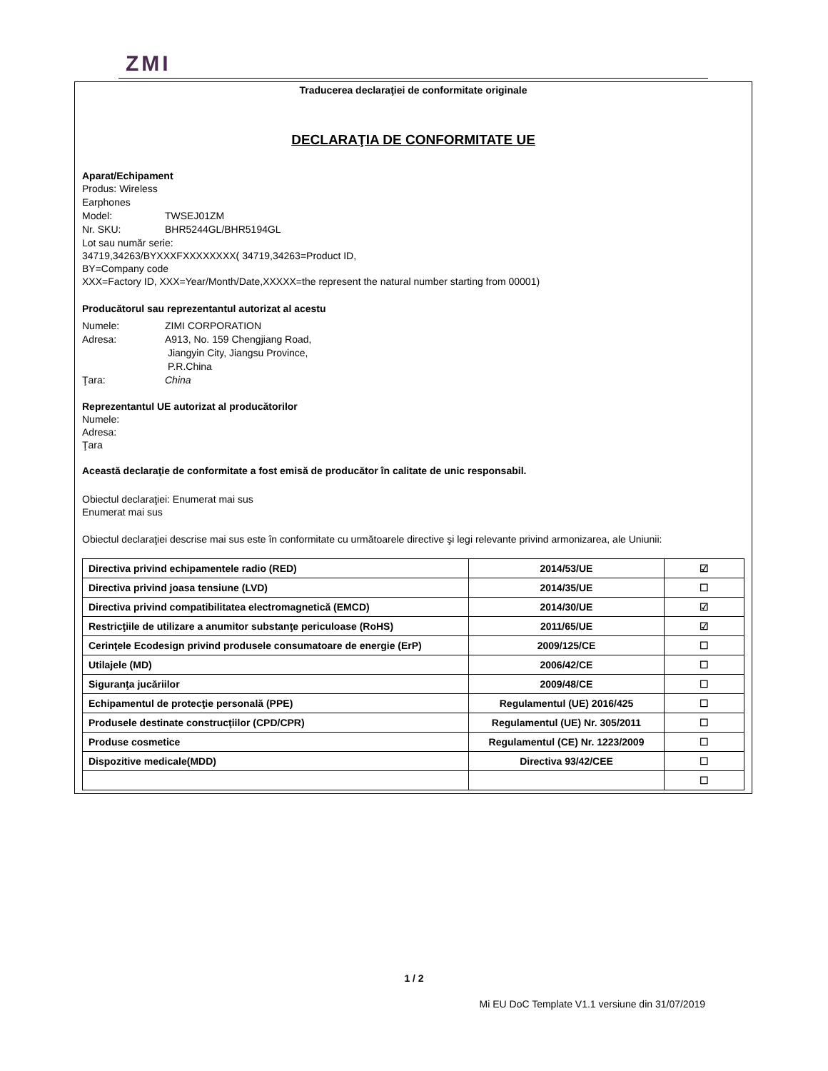ZMI
Traducerea declaraţiei de conformitate originale
DECLARAŢIA DE CONFORMITATE UE
Aparat/Echipament
Produs: Wireless Earphones
Model: TWSEJ01ZM
Nr. SKU: BHR5244GL/BHR5194GL
Lot sau număr serie:
34719,34263/BYXXXFXXXXXXXX( 34719,34263=Product ID,
BY=Company code
XXX=Factory ID, XXX=Year/Month/Date,XXXXX=the represent the natural number starting from 00001)
Producătorul sau reprezentantul autorizat al acestu
Numele: ZIMI CORPORATION
Adresa: A913, No. 159 Chengjiang Road,
Jiangyin City, Jiangsu Province,
P.R.China
Ţara: China
Reprezentantul UE autorizat al producătorilor
Numele:
Adresa:
Ţara
Această declaraţie de conformitate a fost emisă de producător în calitate de unic responsabil.
Obiectul declaraţiei: Enumerat mai sus
Enumerat mai sus
Obiectul declaraţiei descrise mai sus este în conformitate cu următoarele directive şi legi relevante privind armonizarea, ale Uniunii:
| Directiva privind echipamentele radio (RED) | 2014/53/UE | ☑ |
| Directiva privind joasa tensiune (LVD) | 2014/35/UE | ☐ |
| Directiva privind compatibilitatea electromagnetică (EMCD) | 2014/30/UE | ☑ |
| Restricţiile de utilizare a anumitor substanţe periculoase (RoHS) | 2011/65/UE | ☑ |
| Cerinţele Ecodesign privind produsele consumatoare de energie (ErP) | 2009/125/CE | ☐ |
| Utilajele (MD) | 2006/42/CE | ☐ |
| Siguranţa jucăriilor | 2009/48/CE | ☐ |
| Echipamentul de protecţie personală (PPE) | Regulamentul (UE) 2016/425 | ☐ |
| Produsele destinate construcţiilor (CPD/CPR) | Regulamentul (UE) Nr. 305/2011 | ☐ |
| Produse cosmetice | Regulamentul (CE) Nr. 1223/2009 | ☐ |
| Dispozitive medicale(MDD) | Directiva 93/42/CEE | ☐ |
| | | ☐ |
1 / 2
Mi EU DoC Template V1.1 versiune din 31/07/2019